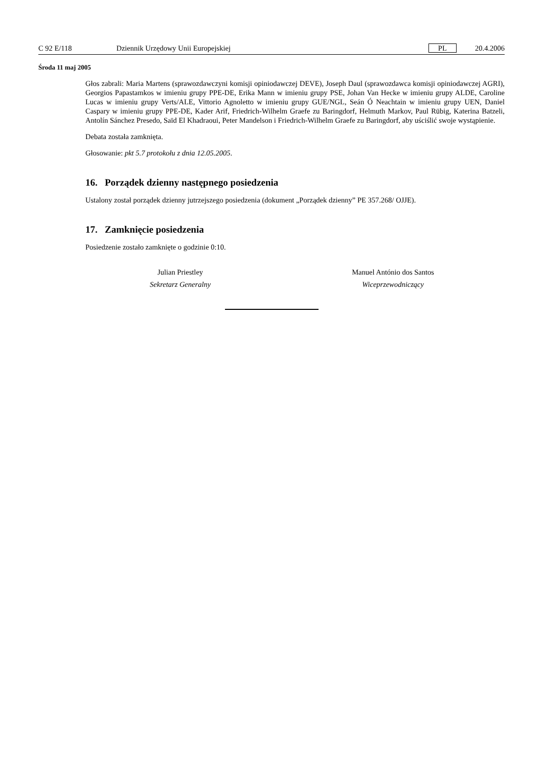C 92 E/118 Dziennik Urzędowy Unii Europejskiej PL 20.4.2006
Środa 11 maj 2005
Głos zabrali: Maria Martens (sprawozdawczyni komisji opiniodawczej DEVE), Joseph Daul (sprawozdawca komisji opiniodawczej AGRI), Georgios Papastamkos w imieniu grupy PPE-DE, Erika Mann w imieniu grupy PSE, Johan Van Hecke w imieniu grupy ALDE, Caroline Lucas w imieniu grupy Verts/ALE, Vittorio Agnoletto w imieniu grupy GUE/NGL, Seán Ó Neachtain w imieniu grupy UEN, Daniel Caspary w imieniu grupy PPE-DE, Kader Arif, Friedrich-Wilhelm Graefe zu Baringdorf, Helmuth Markov, Paul Rübig, Katerina Batzeli, Antolín Sánchez Presedo, Saïd El Khadraoui, Peter Mandelson i Friedrich-Wilhelm Graefe zu Baringdorf, aby uściślić swoje wystąpienie.
Debata została zamknięta.
Głosowanie: pkt 5.7 protokołu z dnia 12.05.2005.
16. Porządek dzienny następnego posiedzenia
Ustalony został porządek dzienny jutrzejszego posiedzenia (dokument „Porządek dzienny” PE 357.268/ OJJE).
17. Zamknięcie posiedzenia
Posiedzenie zostało zamknięte o godzinie 0:10.
Julian Priestley
Sekretarz Generalny
Manuel António dos Santos
Wiceprzewodniczący